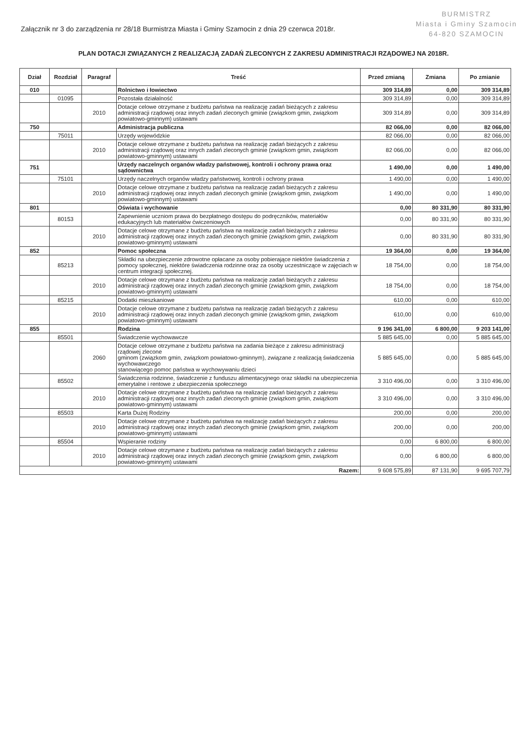Załącznik nr 3 do zarządzenia nr 28/18 Burmistrza Miasta i Gminy Szamocin z dnia 29 czerwca 2018r.
BURMISTRZ
Miasta i Gminy Szamocin
64-820 SZAMOCIN
PLAN DOTACJI ZWIĄZANYCH Z REALIZACJĄ ZADAŃ ZLECONYCH Z ZAKRESU ADMINISTRACJI RZĄDOWEJ NA 2018R.
| Dział | Rozdział | Paragraf | Treść | Przed zmianą | Zmiana | Po zmianie |
| --- | --- | --- | --- | --- | --- | --- |
| 010 | | | Rolnictwo i łowiectwo | 309 314,89 | 0,00 | 309 314,89 |
| | 01095 | | Pozostała działalność | 309 314,89 | 0,00 | 309 314,89 |
| | | 2010 | Dotacje celowe otrzymane z budżetu państwa na realizację zadań bieżących z zakresu administracji rządowej oraz innych zadań zleconych gminie (związkom gmin, związkom powiatowo-gminnym) ustawami | 309 314,89 | 0,00 | 309 314,89 |
| 750 | | | Administracja publiczna | 82 066,00 | 0,00 | 82 066,00 |
| | 75011 | | Urzędy wojewódzkie | 82 066,00 | 0,00 | 82 066,00 |
| | | 2010 | Dotacje celowe otrzymane z budżetu państwa na realizację zadań bieżących z zakresu administracji rządowej oraz innych zadań zleconych gminie (związkom gmin, związkom powiatowo-gminnym) ustawami | 82 066,00 | 0,00 | 82 066,00 |
| 751 | | | Urzędy naczelnych organów władzy państwowej, kontroli i ochrony prawa oraz sądownictwa | 1 490,00 | 0,00 | 1 490,00 |
| | 75101 | | Urzędy naczelnych organów władzy państwowej, kontroli i ochrony prawa | 1 490,00 | 0,00 | 1 490,00 |
| | | 2010 | Dotacje celowe otrzymane z budżetu państwa na realizację zadań bieżących z zakresu administracji rządowej oraz innych zadań zleconych gminie (związkom gmin, związkom powiatowo-gminnym) ustawami | 1 490,00 | 0,00 | 1 490,00 |
| 801 | | | Oświata i wychowanie | 0,00 | 80 331,90 | 80 331,90 |
| | 80153 | | Zapewnienie uczniom prawa do bezpłatnego dostępu do podręczników, materiałów edukacyjnych lub materiałów ćwiczeniowych | 0,00 | 80 331,90 | 80 331,90 |
| | | 2010 | Dotacje celowe otrzymane z budżetu państwa na realizację zadań bieżących z zakresu administracji rządowej oraz innych zadań zleconych gminie (związkom gmin, związkom powiatowo-gminnym) ustawami | 0,00 | 80 331,90 | 80 331,90 |
| 852 | | | Pomoc społeczna | 19 364,00 | 0,00 | 19 364,00 |
| | 85213 | | Składki na ubezpieczenie zdrowotne opłacane za osoby pobierające niektóre świadczenia z pomocy społecznej, niektóre świadczenia rodzinne oraz za osoby uczestniczące w zajęciach w centrum integracji społecznej. | 18 754,00 | 0,00 | 18 754,00 |
| | | 2010 | Dotacje celowe otrzymane z budżetu państwa na realizację zadań bieżących z zakresu administracji rządowej oraz innych zadań zleconych gminie (związkom gmin, związkom powiatowo-gminnym) ustawami | 18 754,00 | 0,00 | 18 754,00 |
| | 85215 | | Dodatki mieszkaniowe | 610,00 | 0,00 | 610,00 |
| | | 2010 | Dotacje celowe otrzymane z budżetu państwa na realizację zadań bieżących z zakresu administracji rządowej oraz innych zadań zleconych gminie (związkom gmin, związkom powiatowo-gminnym) ustawami | 610,00 | 0,00 | 610,00 |
| 855 | | | Rodzina | 9 196 341,00 | 6 800,00 | 9 203 141,00 |
| | 85501 | | Świadczenie wychowawcze | 5 885 645,00 | 0,00 | 5 885 645,00 |
| | | 2060 | Dotacje celowe otrzymane z budżetu państwa na zadania bieżące z zakresu administracji rządowej zlecone gminom (związkom gmin, związkom powiatowo-gminnym), związane z realizacją świadczenia wychowawczego stanowiącego pomoc państwa w wychowywaniu dzieci | 5 885 645,00 | 0,00 | 5 885 645,00 |
| | 85502 | | Świadczenia rodzinne, świadczenie z funduszu alimentacyjnego oraz składki na ubezpieczenia emerytalne i rentowe z ubezpieczenia społecznego | 3 310 496,00 | 0,00 | 3 310 496,00 |
| | | 2010 | Dotacje celowe otrzymane z budżetu państwa na realizację zadań bieżących z zakresu administracji rządowej oraz innych zadań zleconych gminie (związkom gmin, związkom powiatowo-gminnym) ustawami | 3 310 496,00 | 0,00 | 3 310 496,00 |
| | 85503 | | Karta Dużej Rodziny | 200,00 | 0,00 | 200,00 |
| | | 2010 | Dotacje celowe otrzymane z budżetu państwa na realizację zadań bieżących z zakresu administracji rządowej oraz innych zadań zleconych gminie (związkom gmin, związkom powiatowo-gminnym) ustawami | 200,00 | 0,00 | 200,00 |
| | 85504 | | Wspieranie rodziny | 0,00 | 6 800,00 | 6 800,00 |
| | | 2010 | Dotacje celowe otrzymane z budżetu państwa na realizację zadań bieżących z zakresu administracji rządowej oraz innych zadań zleconych gminie (związkom gmin, związkom powiatowo-gminnym) ustawami | 0,00 | 6 800,00 | 6 800,00 |
| Razem: | | | | 9 608 575,89 | 87 131,90 | 9 695 707,79 |